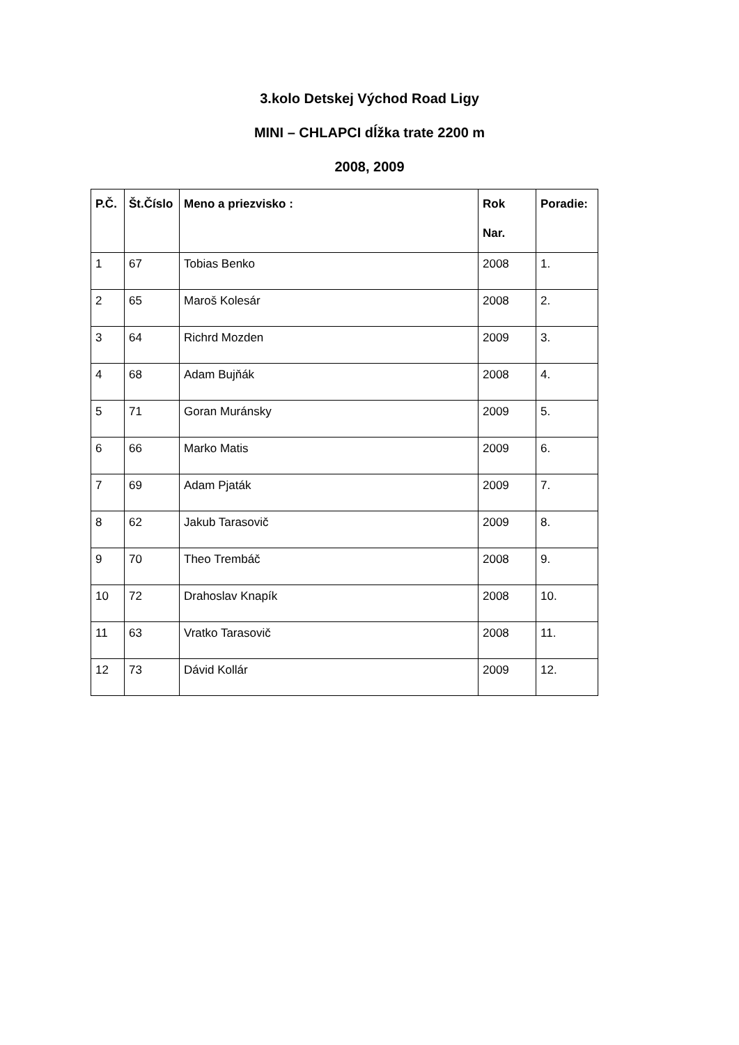3.kolo Detskej Východ Road Ligy
MINI – CHLAPCI dĺžka trate 2200 m
2008, 2009
| P.Č. | Št.Číslo | Meno a priezvisko : | Rok Nar. | Poradie: |
| --- | --- | --- | --- | --- |
| 1 | 67 | Tobias Benko | 2008 | 1. |
| 2 | 65 | Maroš Kolesár | 2008 | 2. |
| 3 | 64 | Richrd Mozden | 2009 | 3. |
| 4 | 68 | Adam Bujňák | 2008 | 4. |
| 5 | 71 | Goran Muránsky | 2009 | 5. |
| 6 | 66 | Marko Matis | 2009 | 6. |
| 7 | 69 | Adam Pjaták | 2009 | 7. |
| 8 | 62 | Jakub Tarasovič | 2009 | 8. |
| 9 | 70 | Theo Trembáč | 2008 | 9. |
| 10 | 72 | Drahoslav Knapík | 2008 | 10. |
| 11 | 63 | Vratko Tarasovič | 2008 | 11. |
| 12 | 73 | Dávid Kollár | 2009 | 12. |